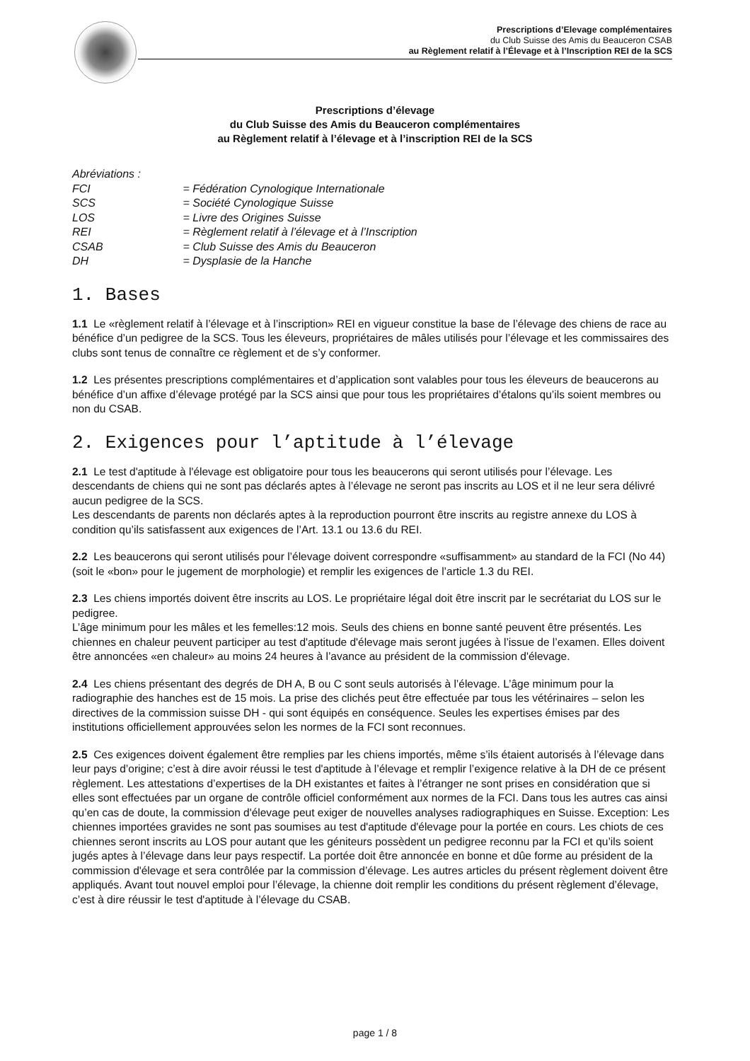Prescriptions d’Elevage complémentaires
du Club Suisse des Amis du Beauceron CSAB
au Règlement relatif à l’Élevage et à l’Inscription REI de la SCS
Prescriptions d’élevage
du Club Suisse des Amis du Beauceron complémentaires
au Règlement relatif à l’élevage et à l’inscription REI de la SCS
Abréviations :
FCI = Fédération Cynologique Internationale
SCS = Société Cynologique Suisse
LOS = Livre des Origines Suisse
REI = Règlement relatif à l’élevage et à l’Inscription
CSAB = Club Suisse des Amis du Beauceron
DH = Dysplasie de la Hanche
1. Bases
1.1 Le «règlement relatif à l’élevage et à l’inscription» REI en vigueur constitue la base de l’élevage des chiens de race au bénéfice d’un pedigree de la SCS. Tous les éleveurs, propriétaires de mâles utilisés pour l’élevage et les commissaires des clubs sont tenus de connaître ce règlement et de s’y conformer.
1.2 Les présentes prescriptions complémentaires et d’application sont valables pour tous les éleveurs de beaucerons au bénéfice d’un affixe d’élevage protégé par la SCS ainsi que pour tous les propriétaires d’étalons qu’ils soient membres ou non du CSAB.
2. Exigences pour l’aptitude à l’élevage
2.1 Le test d'aptitude à l'élevage est obligatoire pour tous les beaucerons qui seront utilisés pour l’élevage. Les descendants de chiens qui ne sont pas déclarés aptes à l’élevage ne seront pas inscrits au LOS et il ne leur sera délivré aucun pedigree de la SCS.
Les descendants de parents non déclarés aptes à la reproduction pourront être inscrits au registre annexe du LOS à condition qu’ils satisfassent aux exigences de l’Art. 13.1 ou 13.6 du REI.
2.2 Les beaucerons qui seront utilisés pour l’élevage doivent correspondre «suffisamment» au standard de la FCI (No 44) (soit le «bon» pour le jugement de morphologie) et remplir les exigences de l’article 1.3 du REI.
2.3 Les chiens importés doivent être inscrits au LOS. Le propriétaire légal doit être inscrit par le secrétariat du LOS sur le pedigree.
L’âge minimum pour les mâles et les femelles:12 mois. Seuls des chiens en bonne santé peuvent être présentés. Les chiennes en chaleur peuvent participer au test d'aptitude d'élevage mais seront jugées à l’issue de l’examen. Elles doivent être annoncées «en chaleur» au moins 24 heures à l’avance au président de la commission d'élevage.
2.4 Les chiens présentant des degrés de DH A, B ou C sont seuls autorisés à l’élevage. L’âge minimum pour la radiographie des hanches est de 15 mois. La prise des clichés peut être effectuée par tous les vétérinaires – selon les directives de la commission suisse DH - qui sont équipés en conséquence. Seules les expertises émises par des institutions officiellement approuvées selon les normes de la FCI sont reconnues.
2.5 Ces exigences doivent également être remplies par les chiens importés, même s’ils étaient autorisés à l’élevage dans leur pays d’origine; c’est à dire avoir réussi le test d'aptitude à l’élevage et remplir l’exigence relative à la DH de ce présent règlement. Les attestations d’expertises de la DH existantes et faites à l’étranger ne sont prises en considération que si elles sont effectuées par un organe de contrôle officiel conformément aux normes de la FCI. Dans tous les autres cas ainsi qu’en cas de doute, la commission d'élevage peut exiger de nouvelles analyses radiographiques en Suisse. Exception: Les chiennes importées gravides ne sont pas soumises au test d'aptitude d'élevage pour la portée en cours. Les chiots de ces chiennes seront inscrits au LOS pour autant que les géniteurs possèdent un pedigree reconnu par la FCI et qu’ils soient jugés aptes à l’élevage dans leur pays respectif. La portée doit être annoncée en bonne et dûe forme au président de la commission d'élevage et sera contrôlée par la commission d’élevage. Les autres articles du présent règlement doivent être appliqués. Avant tout nouvel emploi pour l’élevage, la chienne doit remplir les conditions du présent règlement d’élevage, c’est à dire réussir le test d'aptitude à l’élevage du CSAB.
page 1 / 8